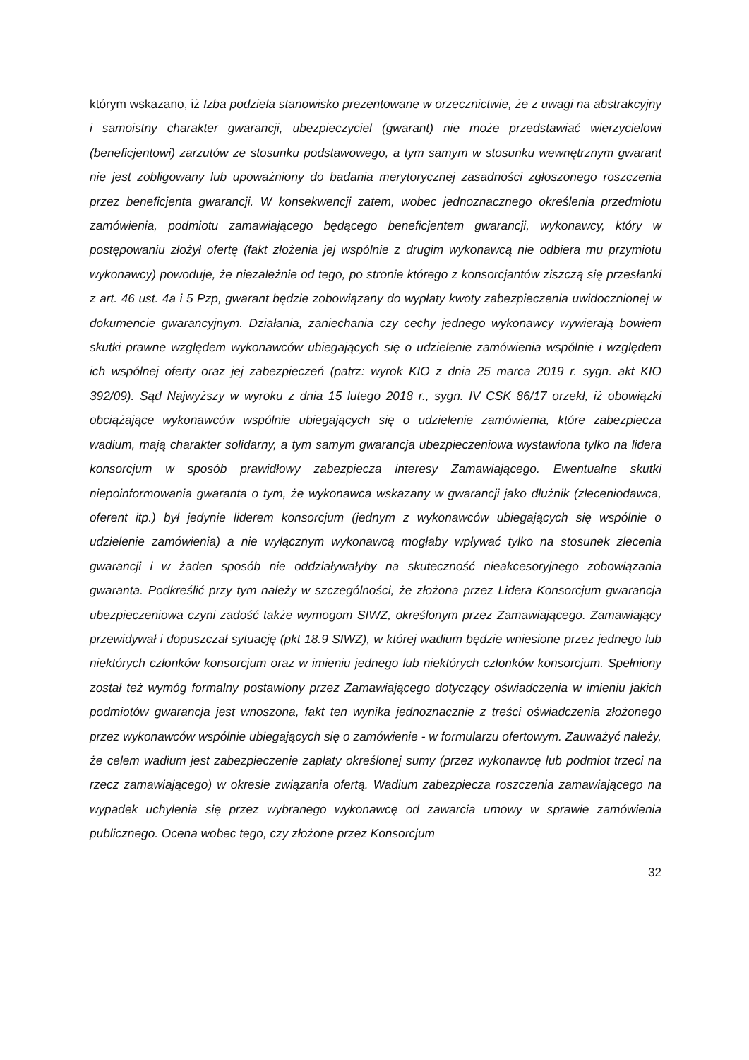którym wskazano, iż Izba podziela stanowisko prezentowane w orzecznictwie, że z uwagi na abstrakcyjny i samoistny charakter gwarancji, ubezpieczyciel (gwarant) nie może przedstawiać wierzycielowi (beneficjentowi) zarzutów ze stosunku podstawowego, a tym samym w stosunku wewnętrznym gwarant nie jest zobligowany lub upoważniony do badania merytorycznej zasadności zgłoszonego roszczenia przez beneficjenta gwarancji. W konsekwencji zatem, wobec jednoznacznego określenia przedmiotu zamówienia, podmiotu zamawiającego będącego beneficjentem gwarancji, wykonawcy, który w postępowaniu złożył ofertę (fakt złożenia jej wspólnie z drugim wykonawcą nie odbiera mu przymiotu wykonawcy) powoduje, że niezależnie od tego, po stronie którego z konsorcjantów ziszczą się przesłanki z art. 46 ust. 4a i 5 Pzp, gwarant będzie zobowiązany do wypłaty kwoty zabezpieczenia uwidocznionej w dokumencie gwarancyjnym. Działania, zaniechania czy cechy jednego wykonawcy wywierają bowiem skutki prawne względem wykonawców ubiegających się o udzielenie zamówienia wspólnie i względem ich wspólnej oferty oraz jej zabezpieczeń (patrz: wyrok KIO z dnia 25 marca 2019 r. sygn. akt KIO 392/09). Sąd Najwyższy w wyroku z dnia 15 lutego 2018 r., sygn. IV CSK 86/17 orzekł, iż obowiązki obciążające wykonawców wspólnie ubiegających się o udzielenie zamówienia, które zabezpiecza wadium, mają charakter solidarny, a tym samym gwarancja ubezpieczeniowa wystawiona tylko na lidera konsorcjum w sposób prawidłowy zabezpiecza interesy Zamawiającego. Ewentualne skutki niepoinformowania gwaranta o tym, że wykonawca wskazany w gwarancji jako dłużnik (zleceniodawca, oferent itp.) był jedynie liderem konsorcjum (jednym z wykonawców ubiegających się wspólnie o udzielenie zamówienia) a nie wyłącznym wykonawcą mogłaby wpływać tylko na stosunek zlecenia gwarancji i w żaden sposób nie oddziaływałyby na skuteczność nieakcesoryjnego zobowiązania gwaranta. Podkreślić przy tym należy w szczególności, że złożona przez Lidera Konsorcjum gwarancja ubezpieczeniowa czyni zadość także wymogom SIWZ, określonym przez Zamawiającego. Zamawiający przewidywał i dopuszczał sytuację (pkt 18.9 SIWZ), w której wadium będzie wniesione przez jednego lub niektórych członków konsorcjum oraz w imieniu jednego lub niektórych członków konsorcjum. Spełniony został też wymóg formalny postawiony przez Zamawiającego dotyczący oświadczenia w imieniu jakich podmiotów gwarancja jest wnoszona, fakt ten wynika jednoznacznie z treści oświadczenia złożonego przez wykonawców wspólnie ubiegających się o zamówienie - w formularzu ofertowym. Zauważyć należy, że celem wadium jest zabezpieczenie zapłaty określonej sumy (przez wykonawcę lub podmiot trzeci na rzecz zamawiającego) w okresie związania ofertą. Wadium zabezpiecza roszczenia zamawiającego na wypadek uchylenia się przez wybranego wykonawcę od zawarcia umowy w sprawie zamówienia publicznego. Ocena wobec tego, czy złożone przez Konsorcjum
32